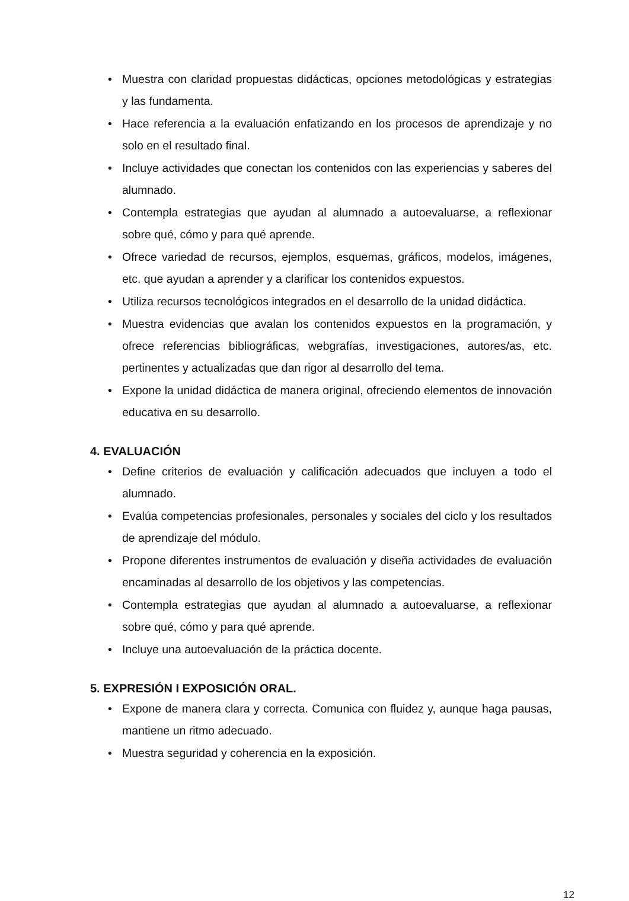• Muestra con claridad propuestas didácticas, opciones metodológicas y estrategias y las fundamenta.
• Hace referencia a la evaluación enfatizando en los procesos de aprendizaje y no solo en el resultado final.
• Incluye actividades que conectan los contenidos con las experiencias y saberes del alumnado.
• Contempla estrategias que ayudan al alumnado a autoevaluarse, a reflexionar sobre qué, cómo y para qué aprende.
• Ofrece variedad de recursos, ejemplos, esquemas, gráficos, modelos, imágenes, etc. que ayudan a aprender y a clarificar los contenidos expuestos.
• Utiliza recursos tecnológicos integrados en el desarrollo de la unidad didáctica.
• Muestra evidencias que avalan los contenidos expuestos en la programación, y ofrece referencias bibliográficas, webgrafías, investigaciones, autores/as, etc. pertinentes y actualizadas que dan rigor al desarrollo del tema.
• Expone la unidad didáctica de manera original, ofreciendo elementos de innovación educativa en su desarrollo.
4. EVALUACIÓN
• Define criterios de evaluación y calificación adecuados que incluyen a todo el alumnado.
• Evalúa competencias profesionales, personales y sociales del ciclo y los resultados de aprendizaje del módulo.
• Propone diferentes instrumentos de evaluación y diseña actividades de evaluación encaminadas al desarrollo de los objetivos y las competencias.
• Contempla estrategias que ayudan al alumnado a autoevaluarse, a reflexionar sobre qué, cómo y para qué aprende.
• Incluye una autoevaluación de la práctica docente.
5. EXPRESIÓN I EXPOSICIÓN ORAL.
• Expone de manera clara y correcta. Comunica con fluidez y, aunque haga pausas, mantiene un ritmo adecuado.
• Muestra seguridad y coherencia en la exposición.
12